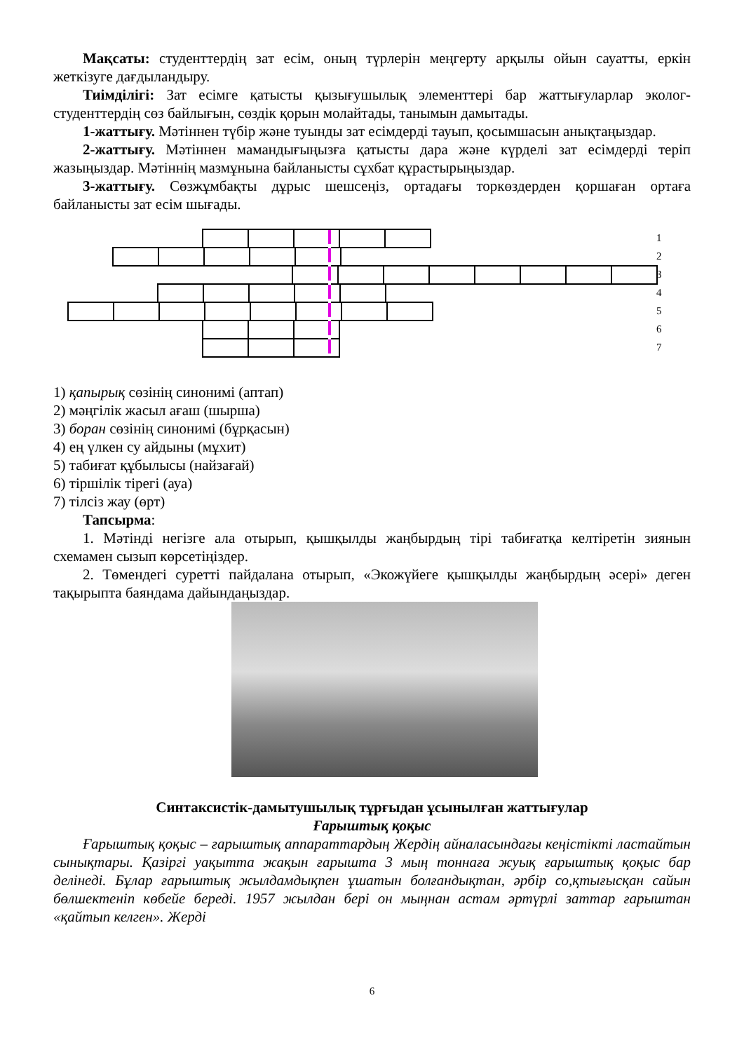Мақсаты: студенттердің зат есім, оның түрлерін меңгерту арқылы ойын сауатты, еркін жеткізуге дағдыландыру.
Тиімділігі: Зат есімге қатысты қызығушылық элементтері бар жаттығуларлар эколог-студенттердің сөз байлығын, сөздік қорын молайтады, танымын дамытады.
1-жаттығу. Мәтіннен түбір және туынды зат есімдерді тауып, қосымшасын анықтаңыздар.
2-жаттығу. Мәтіннен мамандығыңызға қатысты дара және күрделі зат есімдерді теріп жазыңыздар. Мәтіннің мазмұнына байланысты сұхбат құрастырыңыздар.
3-жаттығу. Сөзжұмбақты дұрыс шешсеңіз, ортадағы торкөздерден қоршаған ортаға байланысты зат есім шығады.
1
2
3
4
5
6
7
1) қапырық сөзінің синонимі (аптап)
2) мәңгілік жасыл ағаш (шырша)
3) боран сөзінің синонимі (бұрқасын)
4) ең үлкен су айдыны (мұхит)
5) табиғат құбылысы (найзағай)
6) тіршілік тірегі (ауа)
7) тілсіз жау (өрт)
Тапсырма:
1. Мәтінді негізге ала отырып, қышқылды жаңбырдың тірі табиғатқа келтіретін зиянын схемамен сызып көрсетіңіздер.
2. Төмендегі суретті пайдалана отырып, «Экожүйеге қышқылды жаңбырдың әсері» деген тақырыпта баяндама дайындаңыздар.
Синтаксистік-дамытушылық тұрғыдан ұсынылған жаттығулар
Ғарыштық қоқыс
Ғарыштық қоқыс – ғарыштық аппараттардың Жердің айналасындағы кеңістікті ластайтын сынықтары. Қазіргі уақытта жақын ғарышта 3 мың тоннаға жуық ғарыштық қоқыс бар делінеді. Бұлар ғарыштық жылдамдықпен ұшатын болғандықтан, әрбір со,қтығысқан сайын бөлшектеніп көбейе береді. 1957 жылдан бері он мыңнан астам әртүрлі заттар ғарыштан «қайтып келген». Жерді
6